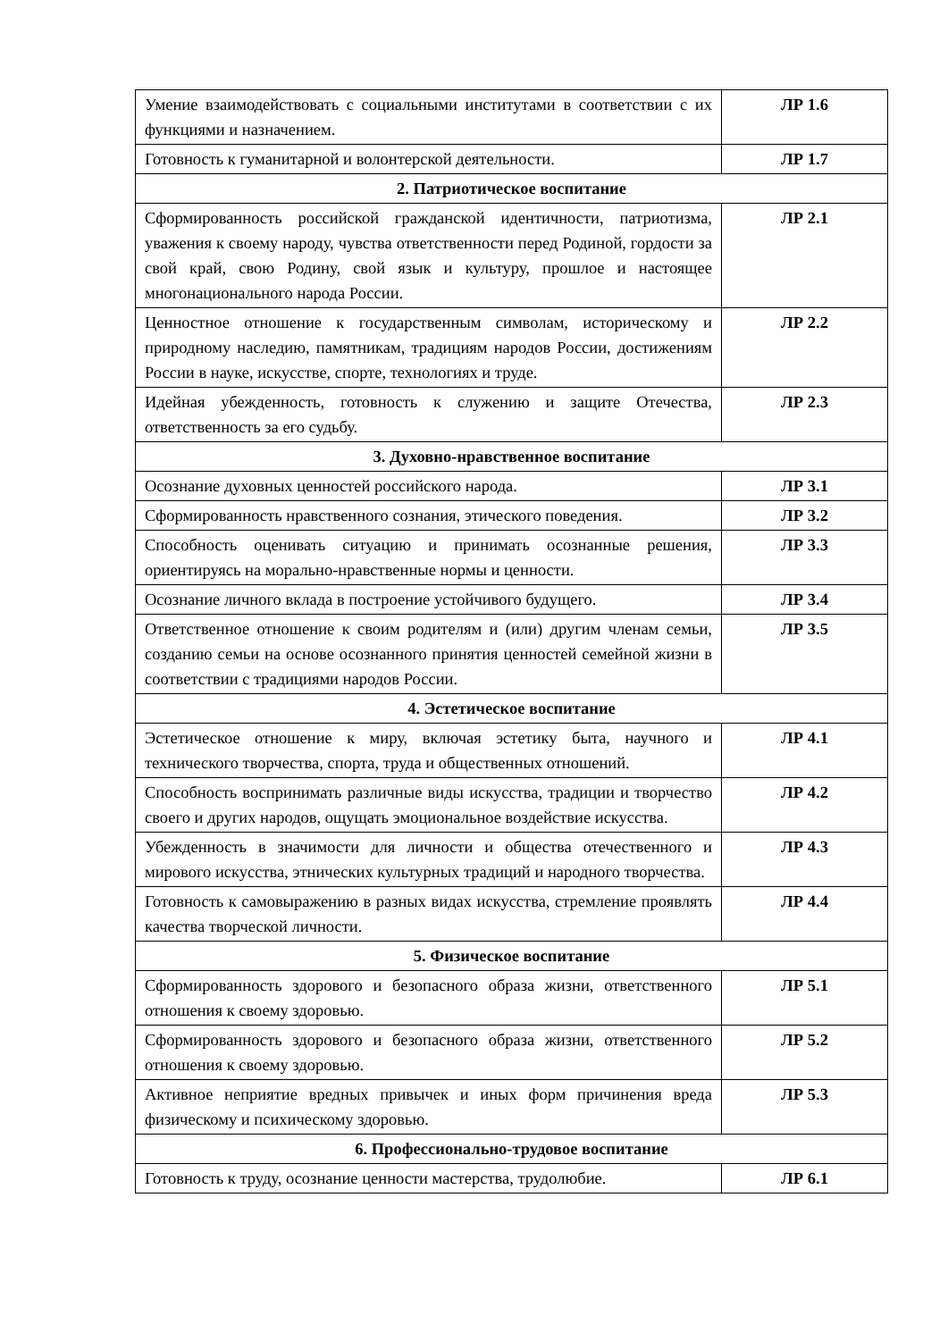| Умение взаимодействовать с социальными институтами в соответствии с их функциями и назначением. | ЛР 1.6 |
| Готовность к гуманитарной и волонтерской деятельности. | ЛР 1.7 |
| 2. Патриотическое воспитание | |
| Сформированность российской гражданской идентичности, патриотизма, уважения к своему народу, чувства ответственности перед Родиной, гордости за свой край, свою Родину, свой язык и культуру, прошлое и настоящее многонационального народа России. | ЛР 2.1 |
| Ценностное отношение к государственным символам, историческому и природному наследию, памятникам, традициям народов России, достижениям России в науке, искусстве, спорте, технологиях и труде. | ЛР 2.2 |
| Идейная убежденность, готовность к служению и защите Отечества, ответственность за его судьбу. | ЛР 2.3 |
| 3. Духовно-нравственное воспитание | |
| Осознание духовных ценностей российского народа. | ЛР 3.1 |
| Сформированность нравственного сознания, этического поведения. | ЛР 3.2 |
| Способность оценивать ситуацию и принимать осознанные решения, ориентируясь на морально-нравственные нормы и ценности. | ЛР 3.3 |
| Осознание личного вклада в построение устойчивого будущего. | ЛР 3.4 |
| Ответственное отношение к своим родителям и (или) другим членам семьи, созданию семьи на основе осознанного принятия ценностей семейной жизни в соответствии с традициями народов России. | ЛР 3.5 |
| 4. Эстетическое воспитание | |
| Эстетическое отношение к миру, включая эстетику быта, научного и технического творчества, спорта, труда и общественных отношений. | ЛР 4.1 |
| Способность воспринимать различные виды искусства, традиции и творчество своего и других народов, ощущать эмоциональное воздействие искусства. | ЛР 4.2 |
| Убежденность в значимости для личности и общества отечественного и мирового искусства, этнических культурных традиций и народного творчества. | ЛР 4.3 |
| Готовность к самовыражению в разных видах искусства, стремление проявлять качества творческой личности. | ЛР 4.4 |
| 5. Физическое воспитание | |
| Сформированность здорового и безопасного образа жизни, ответственного отношения к своему здоровью. | ЛР 5.1 |
| Сформированность здорового и безопасного образа жизни, ответственного отношения к своему здоровью. | ЛР 5.2 |
| Активное неприятие вредных привычек и иных форм причинения вреда физическому и психическому здоровью. | ЛР 5.3 |
| 6. Профессионально-трудовое воспитание | |
| Готовность к труду, осознание ценности мастерства, трудолюбие. | ЛР 6.1 |